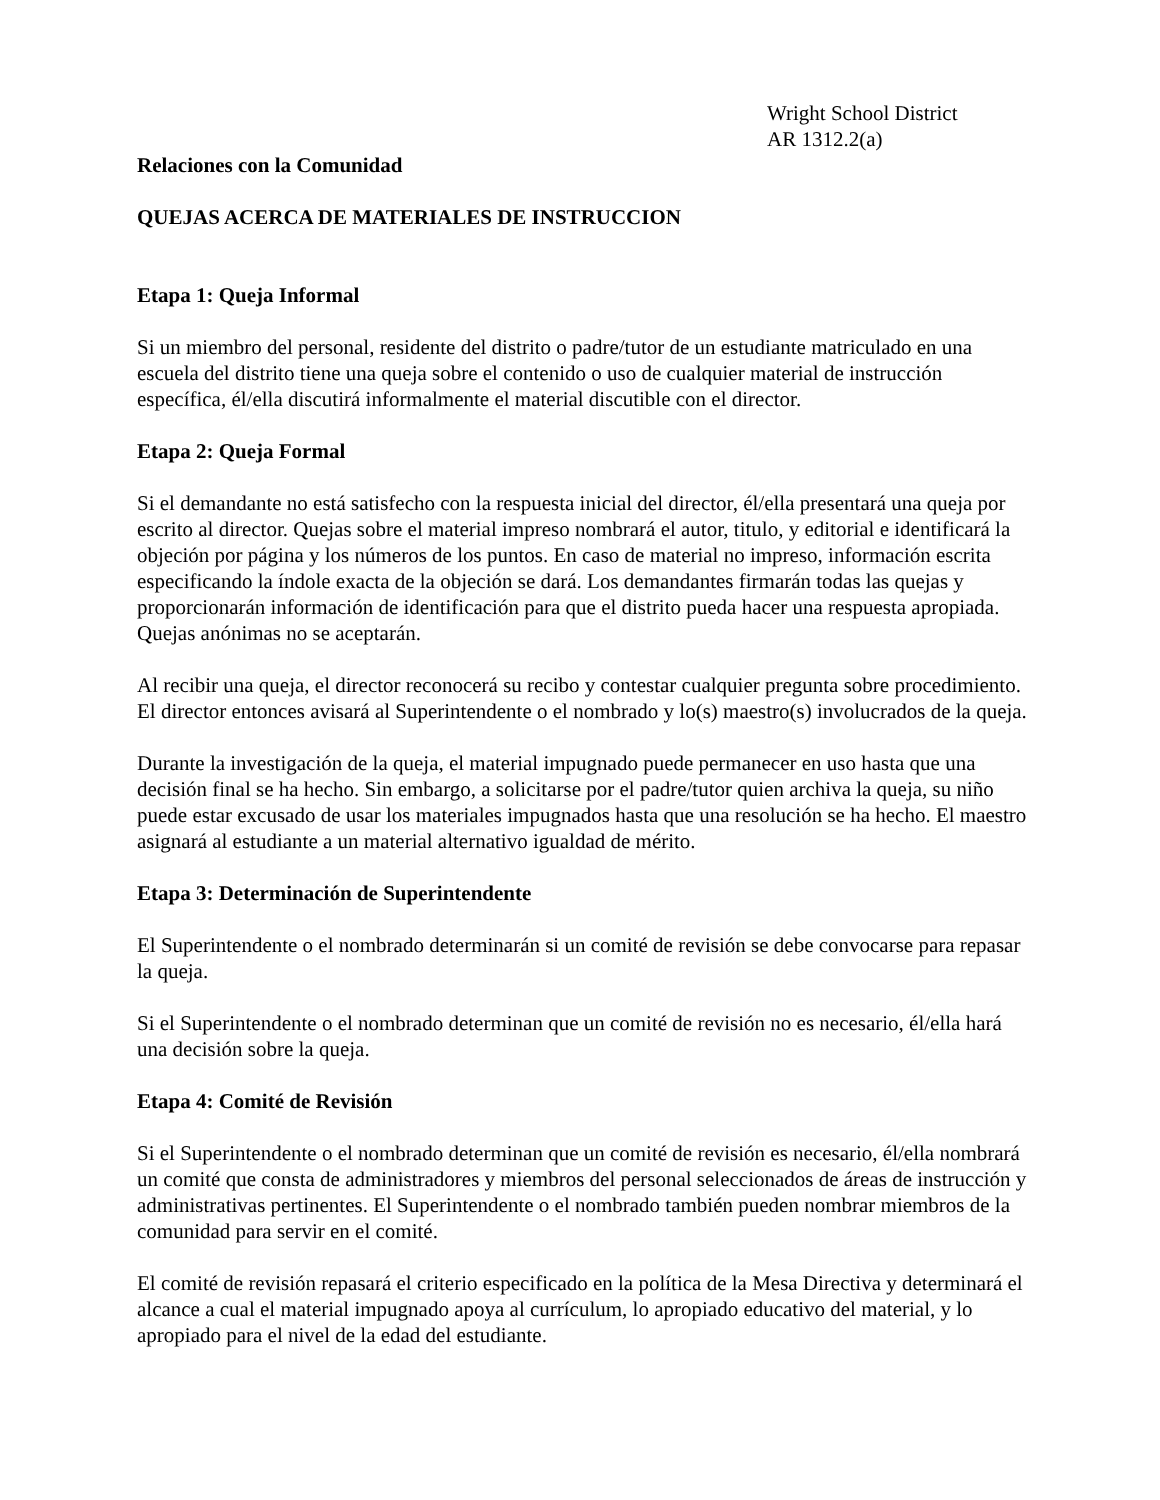Wright School District
AR 1312.2(a)
Relaciones con la Comunidad
QUEJAS ACERCA DE MATERIALES DE INSTRUCCION
Etapa 1: Queja Informal
Si un miembro del personal, residente del distrito o padre/tutor de un estudiante matriculado en una escuela del distrito tiene una queja sobre el contenido o uso de cualquier material de instrucción específica, él/ella discutirá informalmente el material discutible con el director.
Etapa 2: Queja Formal
Si el demandante no está satisfecho con la respuesta inicial del director, él/ella presentará una queja por escrito al director. Quejas sobre el material impreso nombrará el autor, titulo, y editorial e identificará la objeción por página y los números de los puntos. En caso de material no impreso, información escrita especificando la índole exacta de la objeción se dará. Los demandantes firmarán todas las quejas y proporcionarán información de identificación para que el distrito pueda hacer una respuesta apropiada. Quejas anónimas no se aceptarán.
Al recibir una queja, el director reconocerá su recibo y contestar cualquier pregunta sobre procedimiento. El director entonces avisará al Superintendente o el nombrado y lo(s) maestro(s) involucrados de la queja.
Durante la investigación de la queja, el material impugnado puede permanecer en uso hasta que una decisión final se ha hecho. Sin embargo, a solicitarse por el padre/tutor quien archiva la queja, su niño puede estar excusado de usar los materiales impugnados hasta que una resolución se ha hecho. El maestro asignará al estudiante a un material alternativo igualdad de mérito.
Etapa 3: Determinación de Superintendente
El Superintendente o el nombrado determinarán si un comité de revisión se debe convocarse para repasar la queja.
Si el Superintendente o el nombrado determinan que un comité de revisión no es necesario, él/ella hará una decisión sobre la queja.
Etapa 4: Comité de Revisión
Si el Superintendente o el nombrado determinan que un comité de revisión es necesario, él/ella nombrará un comité que consta de administradores y miembros del personal seleccionados de áreas de instrucción y administrativas pertinentes. El Superintendente o el nombrado también pueden nombrar miembros de la comunidad para servir en el comité.
El comité de revisión repasará el criterio especificado en la política de la Mesa Directiva y determinará el alcance a cual el material impugnado apoya al currículum, lo apropiado educativo del material, y lo apropiado para el nivel de la edad del estudiante.